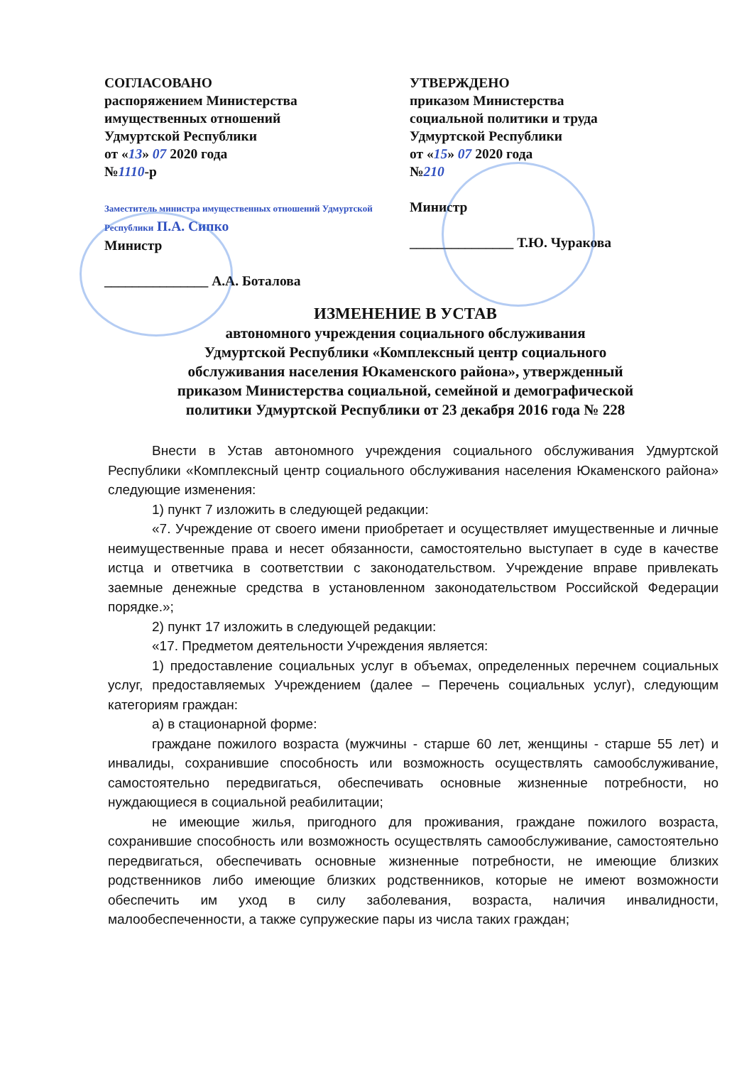СОГЛАСОВАНО
распоряжением Министерства
имущественных отношений
Удмуртской Республики
от «13» 07 2020 года
№1110-р
Заместитель министра имущественных отношений Удмуртской Республики П.А. Сипко
Министр
_______________ А.А. Боталова
УТВЕРЖДЕНО
приказом Министерства
социальной политики и труда
Удмуртской Республики
от «15» 07 2020 года
№210
Министр
_______________ Т.Ю. Чуракова
ИЗМЕНЕНИЕ В УСТАВ
автономного учреждения социального обслуживания
Удмуртской Республики «Комплексный центр социального
обслуживания населения Юкаменского района», утвержденный
приказом Министерства социальной, семейной и демографической
политики Удмуртской Республики от 23 декабря 2016 года № 228
Внести в Устав автономного учреждения социального обслуживания Удмуртской Республики «Комплексный центр социального обслуживания населения Юкаменского района» следующие изменения:
1) пункт 7 изложить в следующей редакции:
«7. Учреждение от своего имени приобретает и осуществляет имущественные и личные неимущественные права и несет обязанности, самостоятельно выступает в суде в качестве истца и ответчика в соответствии с законодательством. Учреждение вправе привлекать заемные денежные средства в установленном законодательством Российской Федерации порядке.»;
2) пункт 17 изложить в следующей редакции:
«17. Предметом деятельности Учреждения является:
1) предоставление социальных услуг в объемах, определенных перечнем социальных услуг, предоставляемых Учреждением (далее – Перечень социальных услуг), следующим категориям граждан:
а) в стационарной форме:
граждане пожилого возраста (мужчины - старше 60 лет, женщины - старше 55 лет) и инвалиды, сохранившие способность или возможность осуществлять самообслуживание, самостоятельно передвигаться, обеспечивать основные жизненные потребности, но нуждающиеся в социальной реабилитации;
не имеющие жилья, пригодного для проживания, граждане пожилого возраста, сохранившие способность или возможность осуществлять самообслуживание, самостоятельно передвигаться, обеспечивать основные жизненные потребности, не имеющие близких родственников либо имеющие близких родственников, которые не имеют возможности обеспечить им уход в силу заболевания, возраста, наличия инвалидности, малообеспеченности, а также супружеские пары из числа таких граждан;